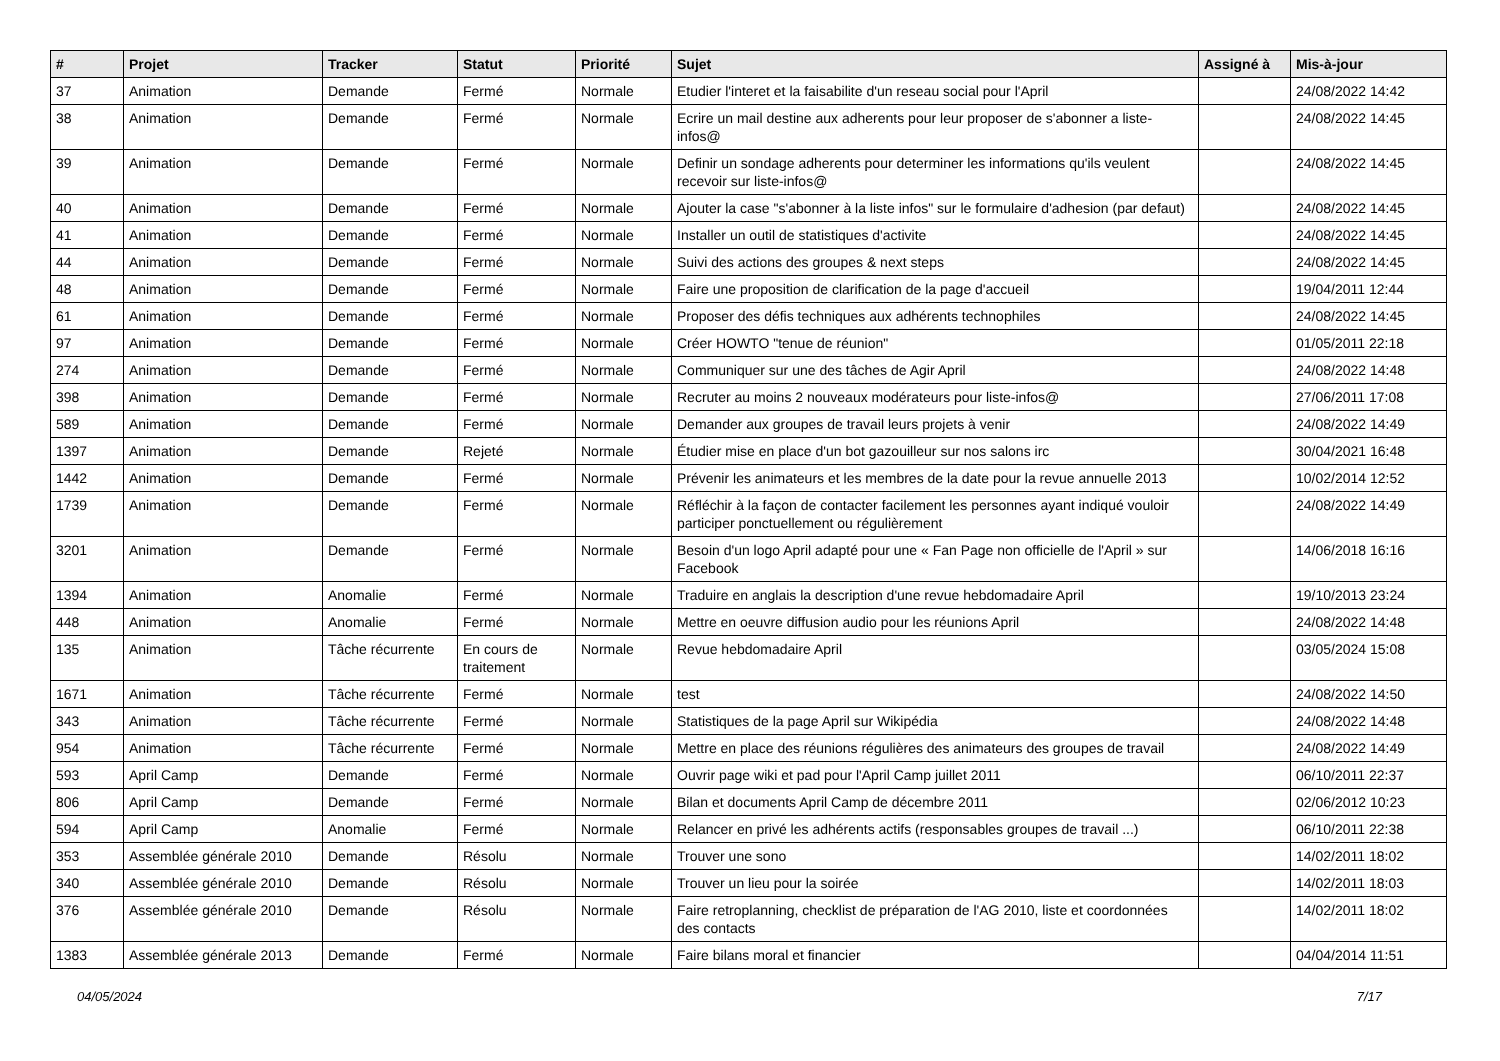| # | Projet | Tracker | Statut | Priorité | Sujet | Assigné à | Mis-à-jour |
| --- | --- | --- | --- | --- | --- | --- | --- |
| 37 | Animation | Demande | Fermé | Normale | Etudier l'interet et la faisabilite d'un reseau social pour l'April | | 24/08/2022 14:42 |
| 38 | Animation | Demande | Fermé | Normale | Ecrire un mail destine aux adherents pour leur proposer de s'abonner a liste-infos@ | | 24/08/2022 14:45 |
| 39 | Animation | Demande | Fermé | Normale | Definir un sondage adherents pour determiner les informations qu'ils veulent recevoir sur liste-infos@ | | 24/08/2022 14:45 |
| 40 | Animation | Demande | Fermé | Normale | Ajouter la case "s'abonner à la liste infos" sur le formulaire d'adhesion (par defaut) | | 24/08/2022 14:45 |
| 41 | Animation | Demande | Fermé | Normale | Installer un outil de statistiques d'activite | | 24/08/2022 14:45 |
| 44 | Animation | Demande | Fermé | Normale | Suivi des actions des groupes & next steps | | 24/08/2022 14:45 |
| 48 | Animation | Demande | Fermé | Normale | Faire une proposition de clarification de la page d'accueil | | 19/04/2011 12:44 |
| 61 | Animation | Demande | Fermé | Normale | Proposer des défis techniques aux adhérents technophiles | | 24/08/2022 14:45 |
| 97 | Animation | Demande | Fermé | Normale | Créer HOWTO "tenue de réunion" | | 01/05/2011 22:18 |
| 274 | Animation | Demande | Fermé | Normale | Communiquer sur une des tâches de Agir April | | 24/08/2022 14:48 |
| 398 | Animation | Demande | Fermé | Normale | Recruter au moins 2 nouveaux modérateurs pour liste-infos@ | | 27/06/2011 17:08 |
| 589 | Animation | Demande | Fermé | Normale | Demander aux groupes de travail leurs projets à venir | | 24/08/2022 14:49 |
| 1397 | Animation | Demande | Rejeté | Normale | Étudier mise en place d'un bot gazouilleur sur nos salons irc | | 30/04/2021 16:48 |
| 1442 | Animation | Demande | Fermé | Normale | Prévenir les animateurs et les membres de la date pour la revue annuelle 2013 | | 10/02/2014 12:52 |
| 1739 | Animation | Demande | Fermé | Normale | Réfléchir à la façon de contacter facilement les personnes ayant indiqué vouloir participer ponctuellement ou régulièrement | | 24/08/2022 14:49 |
| 3201 | Animation | Demande | Fermé | Normale | Besoin d'un logo April adapté pour une « Fan Page non officielle de l'April » sur Facebook | | 14/06/2018 16:16 |
| 1394 | Animation | Anomalie | Fermé | Normale | Traduire en anglais la description d'une revue hebdomadaire April | | 19/10/2013 23:24 |
| 448 | Animation | Anomalie | Fermé | Normale | Mettre en oeuvre diffusion audio pour les réunions April | | 24/08/2022 14:48 |
| 135 | Animation | Tâche récurrente | En cours de traitement | Normale | Revue hebdomadaire April | | 03/05/2024 15:08 |
| 1671 | Animation | Tâche récurrente | Fermé | Normale | test | | 24/08/2022 14:50 |
| 343 | Animation | Tâche récurrente | Fermé | Normale | Statistiques de la page April sur Wikipédia | | 24/08/2022 14:48 |
| 954 | Animation | Tâche récurrente | Fermé | Normale | Mettre en place des réunions régulières des animateurs des groupes de travail | | 24/08/2022 14:49 |
| 593 | April Camp | Demande | Fermé | Normale | Ouvrir page wiki et pad pour l'April Camp juillet 2011 | | 06/10/2011 22:37 |
| 806 | April Camp | Demande | Fermé | Normale | Bilan et documents April Camp de décembre 2011 | | 02/06/2012 10:23 |
| 594 | April Camp | Anomalie | Fermé | Normale | Relancer en privé les adhérents actifs (responsables groupes de travail ...) | | 06/10/2011 22:38 |
| 353 | Assemblée générale 2010 | Demande | Résolu | Normale | Trouver une sono | | 14/02/2011 18:02 |
| 340 | Assemblée générale 2010 | Demande | Résolu | Normale | Trouver un lieu pour la soirée | | 14/02/2011 18:03 |
| 376 | Assemblée générale 2010 | Demande | Résolu | Normale | Faire retroplanning, checklist de préparation de l'AG 2010, liste et coordonnées des contacts | | 14/02/2011 18:02 |
| 1383 | Assemblée générale 2013 | Demande | Fermé | Normale | Faire bilans moral et financier | | 04/04/2014 11:51 |
04/05/2024 7/17